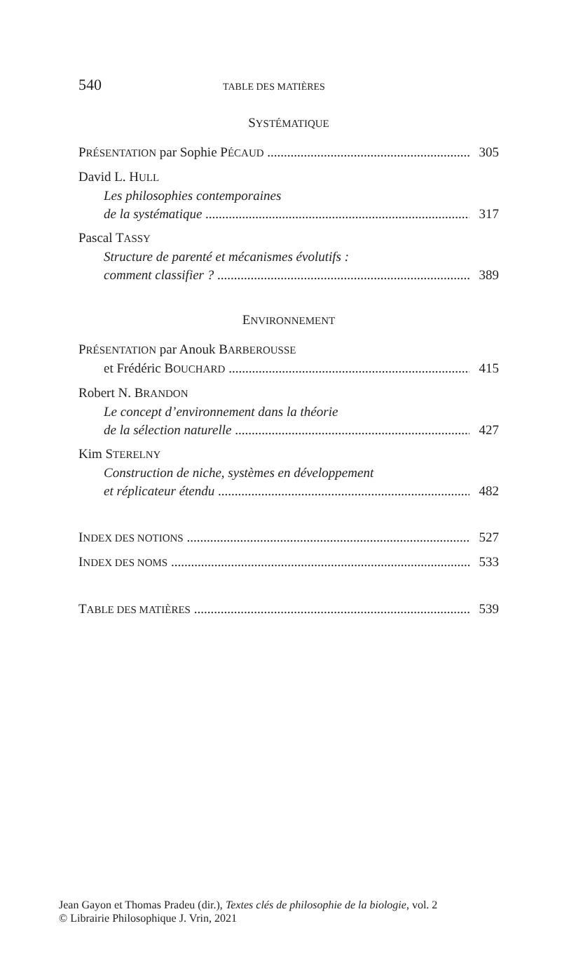540 TABLE DES MATIÈRES
SYSTÉMATIQUE
PRÉSENTATION par Sophie PÉCAUD 305
David L. HULL
Les philosophies contemporaines
de la systématique 317
Pascal TASSY
Structure de parenté et mécanismes évolutifs :
comment classifier ? 389
ENVIRONNEMENT
PRÉSENTATION par Anouk BARBEROUSSE
et Frédéric BOUCHARD 415
Robert N. BRANDON
Le concept d’environnement dans la théorie
de la sélection naturelle 427
Kim STERELNY
Construction de niche, systèmes en développement
et réplicateur étendu 482
INDEX DES NOTIONS 527
INDEX DES NOMS 533
TABLE DES MATIÈRES 539
Jean Gayon et Thomas Pradeu (dir.), Textes clés de philosophie de la biologie, vol. 2
© Librairie Philosophique J. Vrin, 2021